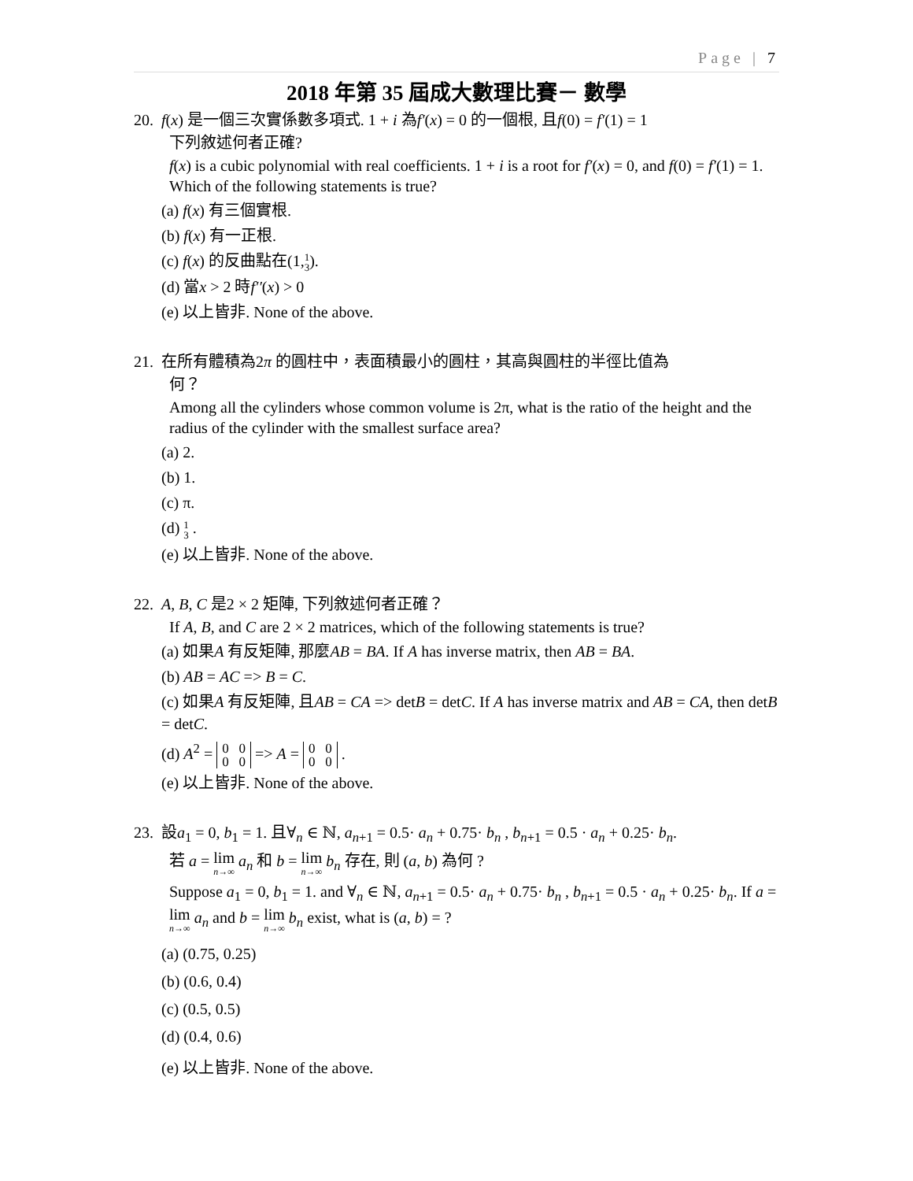Page | 7
2018 年第 35 屆成大數理比賽－ 數學
20. f(x) 是一個三次實係數多項式. 1 + i 為f′(x) = 0 的一個根, 且f(0) = f′(1) = 1
下列敘述何者正確?
f(x) is a cubic polynomial with real coefficients. 1 + i is a root for f′(x) = 0, and f(0) = f′(1) = 1. Which of the following statements is true?
(a) f(x) 有三個實根.
(b) f(x) 有一正根.
(c) f(x) 的反曲點在(1,1 3).
(d) 當x > 2 時f′′(x) > 0
(e) 以上皆非. None of the above.
21. 在所有體積為2π 的圓柱中，表面積最小的圓柱，其高與圓柱的半徑比值為
何？
Among all the cylinders whose common volume is 2π, what is the ratio of the height and the radius of the cylinder with the smallest surface area?
(a) 2.
(b) 1.
(c) π.
(d) 1 3 .
(e) 以上皆非. None of the above.
22. A, B, C 是2 × 2 矩陣, 下列敘述何者正確？
If A, B, and C are 2 × 2 matrices, which of the following statements is true?
(a) 如果A 有反矩陣, 那麼AB = BA. If A has inverse matrix, then AB = BA.
(b) AB = AC => B = C.
(c) 如果A 有反矩陣, 且AB = CA => detB = detC. If A has inverse matrix and AB = CA, then detB = detC.
(d) A<sup>2</sup> = 0 0
0 0 => A = 0 0
0 0 .
(e) 以上皆非. None of the above.
23. 設a<sub>1</sub> = 0, b<sub>1</sub> = 1. 且∀<sub>n</sub> ∈ ℕ, a<sub>n+1</sub> = 0.5· a<sub>n</sub> + 0.75· b<sub>n</sub> , b<sub>n+1</sub> = 0.5 · a<sub>n</sub> + 0.25· b<sub>n</sub>.
若 a = lim n→∞ a<sub>n</sub> 和 b = lim n→∞ b<sub>n</sub> 存在, 則 (a, b) 為何 ?
Suppose a<sub>1</sub> = 0, b<sub>1</sub> = 1. and ∀<sub>n</sub> ∈ ℕ, a<sub>n+1</sub> = 0.5· a<sub>n</sub> + 0.75· b<sub>n</sub> , b<sub>n+1</sub> = 0.5 · a<sub>n</sub> + 0.25· b<sub>n</sub>. If a = lim n→∞ a<sub>n</sub> and b = lim n→∞ b<sub>n</sub> exist, what is (a, b) = ?
(a) (0.75, 0.25)
(b) (0.6, 0.4)
(c) (0.5, 0.5)
(d) (0.4, 0.6)
(e) 以上皆非. None of the above.